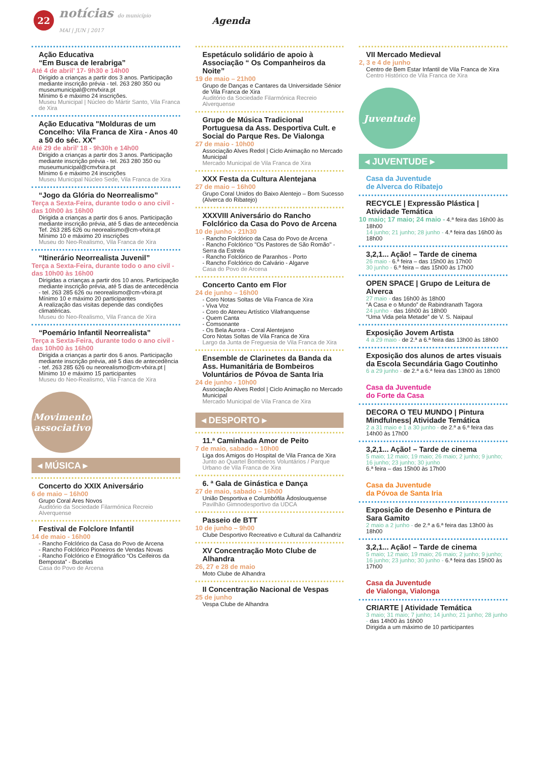22
notícias do município
MAI | JUN | 2017
Agenda
Ação Educativa
“Em Busca de Ierabriga”
Até 4 de abril’ 17- 9h30 e 14h00
Dirigido a crianças a partir dos 3 anos. Participação mediante inscrição prévia - tel. 263 280 350 ou museumunicipal@cmvfxira.pt
Mínimo 6 e máximo 24 inscrições.
Museu Municipal | Núcleo do Mártir Santo, Vila Franca de Xira
Ação Educativa "Molduras de um Concelho: Vila Franca de Xira - Anos 40 a 50 do séc. XX"
Até 29 de abril’ 18 - 9h30h e 14h00
Dirigido a crianças a partir dos 3 anos. Participação mediante inscrição prévia - tel. 263 280 350 ou museumunicipal@cmvfxira.pt
Mínimo 6 e máximo 24 inscrições
Museu Municipal Núcleo Sede, Vila Franca de Xira
“Jogo da Glória do Neorrealismo”
Terça a Sexta-Feira, durante todo o ano civil - das 10h00 às 16h00
Dirigida a crianças a partir dos 6 anos. Participação mediante inscrição prévia, até 5 dias de antecedência
Tef. 263 285 626 ou neorealismo@cm-vfxira.pt
Mínimo 10 e máximo 20 inscrições
Museu do Neo-Realismo, Vila Franca de Xira
“Itinerário Neorrealista Juvenil”
Terça a Sexta-Feira, durante todo o ano civil - das 10h00 às 16h00
Dirigidas a crianças a partir dos 10 anos. Participação mediante inscrição prévia, até 5 dias de antecedência - tel. 263 285 626 ou neorealismo@cm-vfxira.pt
Mínimo 10 e máximo 20 participantes
A realização das visitas depende das condições climatéricas.
Museu do Neo-Realismo, Vila Franca de Xira
“Poemário Infantil Neorrealista”
Terça a Sexta-Feira, durante todo o ano civil - das 10h00 às 16h00
Dirigida a crianças a partir dos 6 anos. Participação mediante inscrição prévia, até 5 dias de antecedência - tef. 263 285 626 ou neorealismo@cm-vfxira.pt | Mínimo 10 e máximo 15 participantes
Museu do Neo-Realismo, Vila Franca de Xira
Movimento associativo
◂ MÚSICA ▸
Concerto do XXIX Aniversário
6 de maio – 16h00
Grupo Coral Ares Novos
Auditório da Sociedade Filarmónica Recreio Alverquense
Festival de Folclore Infantil
14 de maio - 16h00
- Rancho Folclórico da Casa do Povo de Arcena
- Rancho Folclórico Pioneiros de Vendas Novas
- Rancho Folclórico e Etnográfico “Os Ceifeiros da Bemposta” - Bucelas
Casa do Povo de Arcena
Espetáculo solidário de apoio à Associação “ Os Companheiros da Noite”
19 de maio – 21h00
Grupo de Danças e Cantares da Universidade Sénior de Vila Franca de Xira
Auditório da Sociedade Filarmónica Recreio Alverquense
Grupo de Música Tradicional Portuguesa da Ass. Desportiva Cult. e Social do Parque Res. De Vialonga
27 de maio - 10h00
Associação Alves Redol | Ciclo Animação no Mercado Municipal
Mercado Municipal de Vila Franca de Xira
XXX Festa da Cultura Alentejana
27 de maio – 16h00
Grupo Coral Unidos do Baixo Alentejo – Bom Sucesso
(Alverca do Ribatejo)
XXXVIII Aniversário do Rancho Folclórico da Casa do Povo de Arcena
10 de junho - 21h30
- Rancho Folclórico da Casa do Povo de Arcena
- Rancho Folclórico "Os Pastores de São Romão" - Serra da Estrela
- Rancho Folclórico de Paranhos - Porto
- Rancho Folclórico do Calvário - Algarve
Casa do Povo de Arcena
Concerto Canto em Flor
24 de junho – 16h00
- Coro Notas Soltas de Vila Franca de Xira
- Viva Voz
- Coro do Ateneu Artístico Vilafranquense
- Quem Canta
- Comsonante
- Os Bela Aurora - Coral Alentejano
Coro Notas Soltas de Vila Franca de Xira
Largo da Junta de Freguesia de Vila Franca de Xira
Ensemble de Clarinetes da Banda da Ass. Humanitária de Bombeiros Voluntários de Póvoa de Santa Iria
24 de junho - 10h00
Associação Alves Redol | Ciclo Animação no Mercado Municipal
Mercado Municipal de Vila Franca de Xira
◂ DESPORTO ▸
11.ª Caminhada Amor de Peito
7 de maio, sabado – 10h00
Liga dos Amigos do Hospital de Vila Franca de Xira
Junto ao Quartel Bombeiros Voluntários / Parque Urbano de Vila Franca de Xira
6. ª Gala de Ginástica e Dança
27 de maio, sabado – 16h00
União Desportiva e Columbófila Àdoslouquense
Pavilhão Gimnodesportivo da UDCA
Passeio de BTT
10 de junho – 9h00
Clube Desportivo Recreativo e Cultural da Calhandriz
XV Concentração Moto Clube de Alhandra
26, 27 e 28 de maio
Moto Clube de Alhandra
II Concentração Nacional de Vespas
25 de junho
Vespa Clube de Alhandra
VII Mercado Medieval
2, 3 e 4 de junho
Centro de Bem Estar Infantil de Vila Franca de Xira
Centro Histórico de Vila Franca de Xira
Juventude
◂ JUVENTUDE ▸
Casa da Juventude
de Alverca do Ribatejo
RECYCLE | Expressão Plástica | Atividade Temática
10 maio; 17 maio; 24 maio - 4.ª feira das 16h00 às 18h00
14 junho; 21 junho; 28 junho - 4.ª feira das 16h00 às 18h00
3,2,1... Ação! – Tarde de cinema
26 maio - 6.ª feira – das 15h00 às 17h00
30 junho - 6.ª feira – das 15h00 às 17h00
OPEN SPACE | Grupo de Leitura de Alverca
27 maio - das 16h00 às 18h00
“A Casa e o Mundo” de Rabindranath Tagora
24 junho - das 16h00 às 18h00
“Uma Vida pela Metade” de V. S. Naipaul
Exposição Jovem Artista
4 a 29 maio - de 2.ª a 6.ª feira das 13h00 às 18h00
Exposição dos alunos de artes visuais da Escola Secundária Gago Coutinho
6 a 29 junho - de 2.ª a 6.ª feira das 13h00 às 18h00
Casa da Juventude
do Forte da Casa
DECORA O TEU MUNDO | Pintura Mindfulness| Atividade Temática
2 a 31 maio e 1 a 30 junho - de 2.ª a 6.ª feira das 14h00 às 17h00
3,2,1... Ação! – Tarde de cinema
5 maio; 12 maio; 19 maio; 26 maio; 2 junho; 9 junho; 16 junho; 23 junho; 30 junho
6.ª feira – das 15h00 às 17h00
Casa da Juventude
da Póvoa de Santa Iria
Exposição de Desenho e Pintura de Sara Gamito
2 maio a 2 junho - de 2.ª a 6.ª feira das 13h00 às 18h00
3,2,1... Ação! – Tarde de cinema
5 maio; 12 maio; 19 maio; 26 maio; 2 junho; 9 junho; 16 junho; 23 junho; 30 junho - 6.ª feira das 15h00 às 17h00
Casa da Juventude
de Vialonga, Vialonga
CRIARTE | Atividade Temática
3 maio; 31 maio; 7 junho; 14 junho; 21 junho; 28 junho - das 14h00 às 16h00
Dirigida a um máximo de 10 participantes